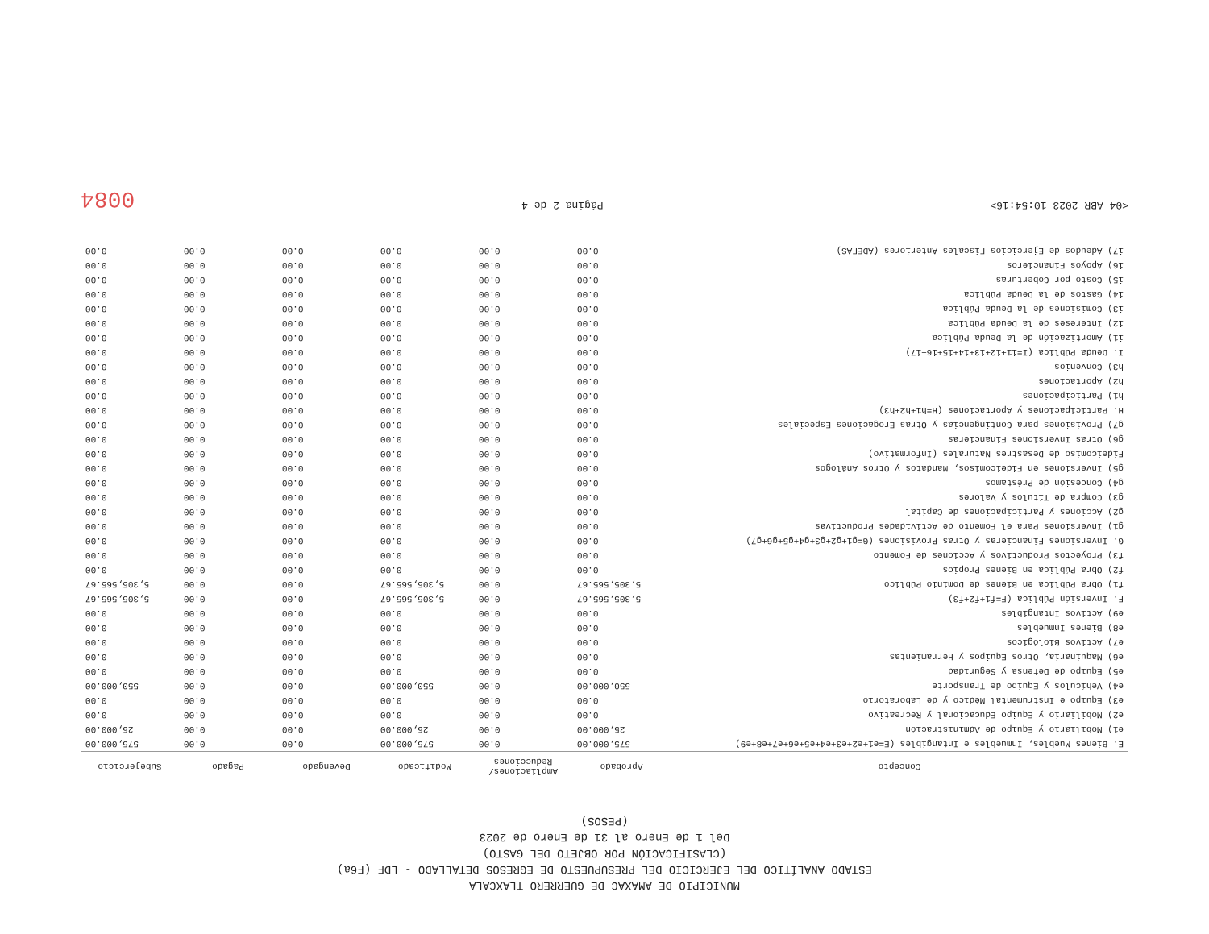MUNICIPIO DE AMAXAC DE GUERRERO TLAXCALA
ESTADO ANALÍTICO DEL EJERCICIO DEL PRESUPUESTO DE EGRESOS DETALLADO - LDF (F6a)
(CLASIFICACIÓN POR OBJETO DEL GASTO)
Del 1 de Enero al 31 de Enero de 2023
(PESOS)
| Concepto | Aprobado | Ampliaciones/ Reducciones | Modificado | Devengado | Pagado | Subejercicio |
| --- | --- | --- | --- | --- | --- | --- |
| E. Bienes Muebles, Inmuebles e Intangibles (E=e1+e2+e3+e4+e5+e6+e7+e8+e9) | 575,000.00 | 0.00 | 575,000.00 | 0.00 | 0.00 | 575,000.00 |
| e1) Mobiliario y Equipo de Administración | 25,000.00 | 0.00 | 25,000.00 | 0.00 | 0.00 | 25,000.00 |
| e2) Mobiliario y Equipo Educacional y Recreativo | 0.00 | 0.00 | 0.00 | 0.00 | 0.00 | 0.00 |
| e3) Equipo e Instrumental Médico y de Laboratorio | 0.00 | 0.00 | 0.00 | 0.00 | 0.00 | 0.00 |
| e4) Vehículos y Equipo de Transporte | 550,000.00 | 0.00 | 550,000.00 | 0.00 | 0.00 | 550,000.00 |
| e5) Equipo de Defensa y Seguridad | 0.00 | 0.00 | 0.00 | 0.00 | 0.00 | 0.00 |
| e6) Maquinaria, Otros Equipos y Herramientas | 0.00 | 0.00 | 0.00 | 0.00 | 0.00 | 0.00 |
| e7) Activos Biológicos | 0.00 | 0.00 | 0.00 | 0.00 | 0.00 | 0.00 |
| e8) Bienes Inmuebles | 0.00 | 0.00 | 0.00 | 0.00 | 0.00 | 0.00 |
| e9) Activos Intangibles | 0.00 | 0.00 | 0.00 | 0.00 | 0.00 | 0.00 |
| F. Inversión Pública (F=f1+f2+f3) | 5,305,565.67 | 0.00 | 5,305,565.67 | 0.00 | 0.00 | 5,305,565.67 |
| f1) Obra Pública en Bienes de Dominio Público | 5,305,565.67 | 0.00 | 5,305,565.67 | 0.00 | 0.00 | 5,305,565.67 |
| f2) Obra Pública en Bienes Propios | 0.00 | 0.00 | 0.00 | 0.00 | 0.00 | 0.00 |
| f3) Proyectos Productivos y Acciones de Fomento | 0.00 | 0.00 | 0.00 | 0.00 | 0.00 | 0.00 |
| G. Inversiones Financieras y Otras Provisiones (G=g1+g2+g3+g4+g5+g6+g7) | 0.00 | 0.00 | 0.00 | 0.00 | 0.00 | 0.00 |
| g1) Inversiones Para el Fomento de Actividades Productivas | 0.00 | 0.00 | 0.00 | 0.00 | 0.00 | 0.00 |
| g2) Acciones y Participaciones de Capital | 0.00 | 0.00 | 0.00 | 0.00 | 0.00 | 0.00 |
| g3) Compra de Títulos y Valores | 0.00 | 0.00 | 0.00 | 0.00 | 0.00 | 0.00 |
| g4) Concesión de Préstamos | 0.00 | 0.00 | 0.00 | 0.00 | 0.00 | 0.00 |
| g5) Inversiones en Fideicomisos, Mandatos y Otros Análogos | 0.00 | 0.00 | 0.00 | 0.00 | 0.00 | 0.00 |
| Fideicomiso de Desastres Naturales (Informativo) | 0.00 | 0.00 | 0.00 | 0.00 | 0.00 | 0.00 |
| g6) Otras Inversiones Financieras | 0.00 | 0.00 | 0.00 | 0.00 | 0.00 | 0.00 |
| g7) Provisiones para Contingencias y Otras Erogaciones Especiales | 0.00 | 0.00 | 0.00 | 0.00 | 0.00 | 0.00 |
| H. Participaciones y Aportaciones (H=h1+h2+h3) | 0.00 | 0.00 | 0.00 | 0.00 | 0.00 | 0.00 |
| h1) Participaciones | 0.00 | 0.00 | 0.00 | 0.00 | 0.00 | 0.00 |
| h2) Aportaciones | 0.00 | 0.00 | 0.00 | 0.00 | 0.00 | 0.00 |
| h3) Convenios | 0.00 | 0.00 | 0.00 | 0.00 | 0.00 | 0.00 |
| I. Deuda Pública (I=i1+i2+i3+i4+i5+i6+i7) | 0.00 | 0.00 | 0.00 | 0.00 | 0.00 | 0.00 |
| i1) Amortización de la Deuda Pública | 0.00 | 0.00 | 0.00 | 0.00 | 0.00 | 0.00 |
| i2) Intereses de la Deuda Pública | 0.00 | 0.00 | 0.00 | 0.00 | 0.00 | 0.00 |
| i3) Comisiones de la Deuda Pública | 0.00 | 0.00 | 0.00 | 0.00 | 0.00 | 0.00 |
| i4) Gastos de la Deuda Pública | 0.00 | 0.00 | 0.00 | 0.00 | 0.00 | 0.00 |
| i5) Costo por Coberturas | 0.00 | 0.00 | 0.00 | 0.00 | 0.00 | 0.00 |
| i6) Apoyos Financieros | 0.00 | 0.00 | 0.00 | 0.00 | 0.00 | 0.00 |
| i7) Adeudos de Ejercicios Fiscales Anteriores (ADEFAS) | 0.00 | 0.00 | 0.00 | 0.00 | 0.00 | 0.00 |
<04 ABR 2023 10:54:16> Página 2 de 4 0084